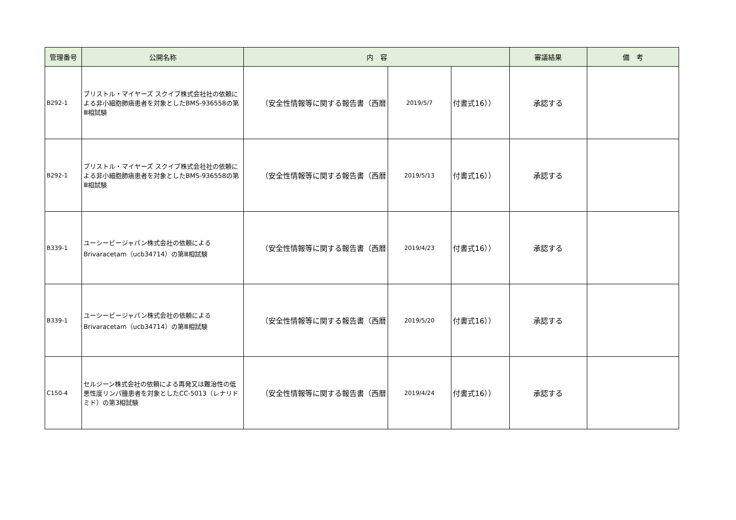| 管理番号 | 公開名称 | 内 容 | | | 審議結果 | 備 考 |
| --- | --- | --- | --- | --- | --- | --- |
| B292-1 | ブリストル・マイヤーズ スクイブ株式会社社の依頼による非小細胞肺癌患者を対象としたBMS-936558の第Ⅲ相試験 | （安全性情報等に関する報告書（西暦 | 2019/5/7 | 付書式16）） | 承認する | |
| B292-1 | ブリストル・マイヤーズ スクイブ株式会社社の依頼による非小細胞肺癌患者を対象としたBMS-936558の第Ⅲ相試験 | （安全性情報等に関する報告書（西暦 | 2019/5/13 | 付書式16）） | 承認する | |
| B339-1 | ユーシービージャパン株式会社の依頼によるBrivaracetam（ucb34714）の第Ⅲ相試験 | （安全性情報等に関する報告書（西暦 | 2019/4/23 | 付書式16）） | 承認する | |
| B339-1 | ユーシービージャパン株式会社の依頼によるBrivaracetam（ucb34714）の第Ⅲ相試験 | （安全性情報等に関する報告書（西暦 | 2019/5/20 | 付書式16）） | 承認する | |
| C150-4 | セルジーン株式会社の依頼による再発又は難治性の低悪性度リンパ腫患者を対象としたCC-5013（レナリドミド）の第3相試験 | （安全性情報等に関する報告書（西暦 | 2019/4/24 | 付書式16）） | 承認する | |